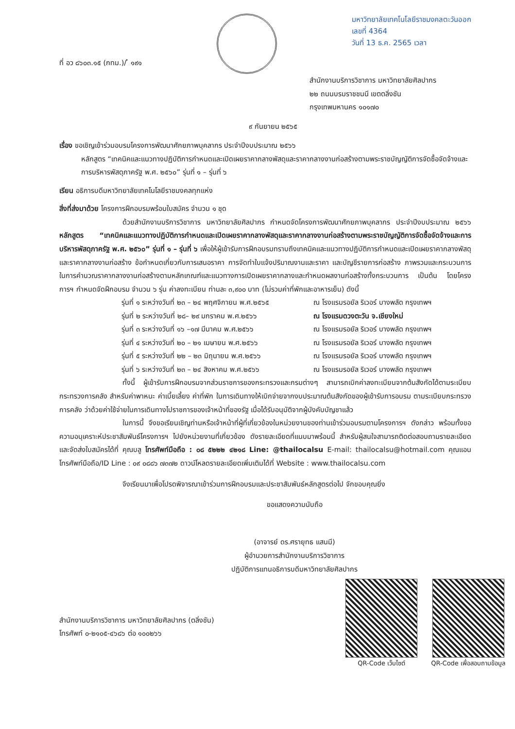ที่ อว ๘๖๐๓.๑๕ (กทม.)/ ๋ ๑๙๑
มหาวิทยาลัยเทคโนโลยีราชมงคลตะวันออก
เลขที่ 4364
วันที่ 13 ธ.ค. 2565 เวลา
สำนักงานบริการวิชาการ มหาวิทยาลัยศิลปากร
๒๒ ถนนบรมราชชนนี เขตตลิ่งชัน
กรุงเทพมหานคร ๑๐๑๗๐
๙ กันยายน ๒๕๖๕
เรื่อง ขอเชิญเข้าร่วมอบรมโครงการพัฒนาศักยภาพบุคลากร ประจำปีงบประมาณ ๒๕๖๖
หลักสูตร “เทคนิคและแนวทางปฏิบัติการกำหนดและเปิดเผยราคากลางพัสดุและราคากลางงานก่อสร้างตามพระราชบัญญัติการจัดซื้อจัดจ้างและการบริหารพัสดุภาครัฐ พ.ศ. ๒๕๖๐” รุ่นที่ ๑ – รุ่นที่ ๖
เรียน อธิการบดีมหาวิทยาลัยเทคโนโลยีราชมงคลทุกแห่ง
สิ่งที่ส่งมาด้วย โครงการฝึกอบรมพร้อมใบสมัคร จำนวน ๑ ชุด
ด้วยสำนักงานบริการวิชาการ มหาวิทยาลัยศิลปากร กำหนดจัดโครงการพัฒนาศักยภาพบุคลากร ประจำปีงบประมาณ ๒๕๖๖ หลักสูตร “เทคนิคและแนวทางปฏิบัติการกำหนดและเปิดเผยราคากลางพัสดุและราคากลางงานก่อสร้างตามพระราชบัญญัติการจัดซื้อจัดจ้างและการบริหารพัสดุภาครัฐ พ.ศ. ๒๕๖๐” รุ่นที่ ๑ – รุ่นที่ ๖ เพื่อให้ผู้เข้ารับการฝึกอบรมทราบถึงเทคนิคและแนวทางปฏิบัติการกำหนดและเปิดเผยราคากลางพัสดุและราคากลางงานก่อสร้าง ข้อกำหนดเกี่ยวกับการเสนอราคา การจัดทำใบแจ้งปริมาณงานและราคา และบัญชีรายการก่อสร้าง ภาพรวมและกระบวนการในการคำนวณราคากลางงานก่อสร้างตามหลักเกณฑ์และแนวทางการเปิดเผยราคากลางและกำหนดผลงานก่อสร้างทั้งกระบวนการ เป็นต้น โดยโครงการฯ กำหนดจัดฝึกอบรม จำนวน ๖ รุ่น ค่าลงทะเบียน ท่านละ ๓,๙๐๐ บาท (ไม่รวมค่าที่พักและอาหารเย็น) ดังนี้
รุ่นที่ ๑ ระหว่างวันที่ ๒๓ – ๒๔ พฤศจิกายน พ.ศ.๒๕๖๕ ณ โรงแรมรอยัล ริเวอร์ บางพลัด กรุงเทพฯ
รุ่นที่ ๒ ระหว่างวันที่ ๒๘– ๒๙ มกราคม พ.ศ.๒๕๖๖ ณ โรงแรมดวงตะวัน จ.เชียงใหม่
รุ่นที่ ๓ ระหว่างวันที่ ๑๖ –๑๗ มีนาคม พ.ศ.๒๕๖๖ ณ โรงแรมรอยัล ริเวอร์ บางพลัด กรุงเทพฯ
รุ่นที่ ๔ ระหว่างวันที่ ๒๐ – ๒๑ เมษายน พ.ศ.๒๕๖๖ ณ โรงแรมรอยัล ริเวอร์ บางพลัด กรุงเทพฯ
รุ่นที่ ๕ ระหว่างวันที่ ๒๒ – ๒๓ มิถุนายน พ.ศ.๒๕๖๖ ณ โรงแรมรอยัล ริเวอร์ บางพลัด กรุงเทพฯ
รุ่นที่ ๖ ระหว่างวันที่ ๒๓ – ๒๔ สิงหาคม พ.ศ.๒๕๖๖ ณ โรงแรมรอยัล ริเวอร์ บางพลัด กรุงเทพฯ
ทั้งนี้ ผู้เข้ารับการฝึกอบรมจากส่วนราชการของกระทรวงและกรมต่างๆ สามารถเบิกค่าลงทะเบียนจากต้นสังกัดได้ตามระเบียบกระทรวงการคลัง สำหรับค่าพาหนะ ค่าเบี้ยเลี้ยง ค่าที่พัก ในการเดินทางให้เบิกจ่ายจากงบประมาณต้นสังกัดของผู้เข้ารับการอบรม ตามระเบียบกระทรวงการคลัง ว่าด้วยค่าใช้จ่ายในการเดินทางไปราชการของเจ้าหน้าที่ของรัฐ เมื่อได้รับอนุมัติจากผู้บังคับบัญชาแล้ว
ในการนี้ จึงขอเรียนเชิญท่านหรือเจ้าหน้าที่ผู้ที่เกี่ยวข้องในหน่วยงานของท่านเข้าร่วมอบรมตามโครงการฯ ดังกล่าว พร้อมทั้งขอความอนุเคราะห์ประชาสัมพันธ์โครงการฯ ไปยังหน่วยงานที่เกี่ยวข้อง ดังรายละเอียดที่แนบมาพร้อมนี้ สำหรับผู้สนใจสามารถติดต่อสอบถามรายละเอียดและจัดส่งใบสมัครได้ที่ คุณบลู โทรศัพท์มือถือ : ๐๘ ๕๒๒๒ ๔๒๑๘ Line: @thailocalsu E-mail: thailocalsu@hotmail.com คุณแอน โทรศัพท์มือถือ/ID Line : ๐๙ ๐๘๘๖ ๗๓๗๒ ดาวน์โหลดรายละเอียดเพิ่มเติมได้ที่ Website : www.thailocalsu.com
จึงเรียนมาเพื่อโปรดพิจารณาเข้าร่วมการฝึกอบรมและประชาสัมพันธ์หลักสูตรต่อไป จักขอบคุณยิ่ง
ขอแสดงความนับถือ
(อาจารย์ ดร.ศรายุทธ แสนมี)
ผู้อำนวยการสำนักงานบริการวิชาการ
ปฏิบัติการแทนอธิการบดีมหาวิทยาลัยศิลปากร
สำนักงานบริการวิชาการ มหาวิทยาลัยศิลปากร (ตลิ่งชัน)
โทรศัพท์ ๐-๒๑๐๕-๔๖๘๖ ต่อ ๑๐๐๒๖๖
QR-Code เว็บไซต์ QR-Code เพื่อสอบถามข้อมูล